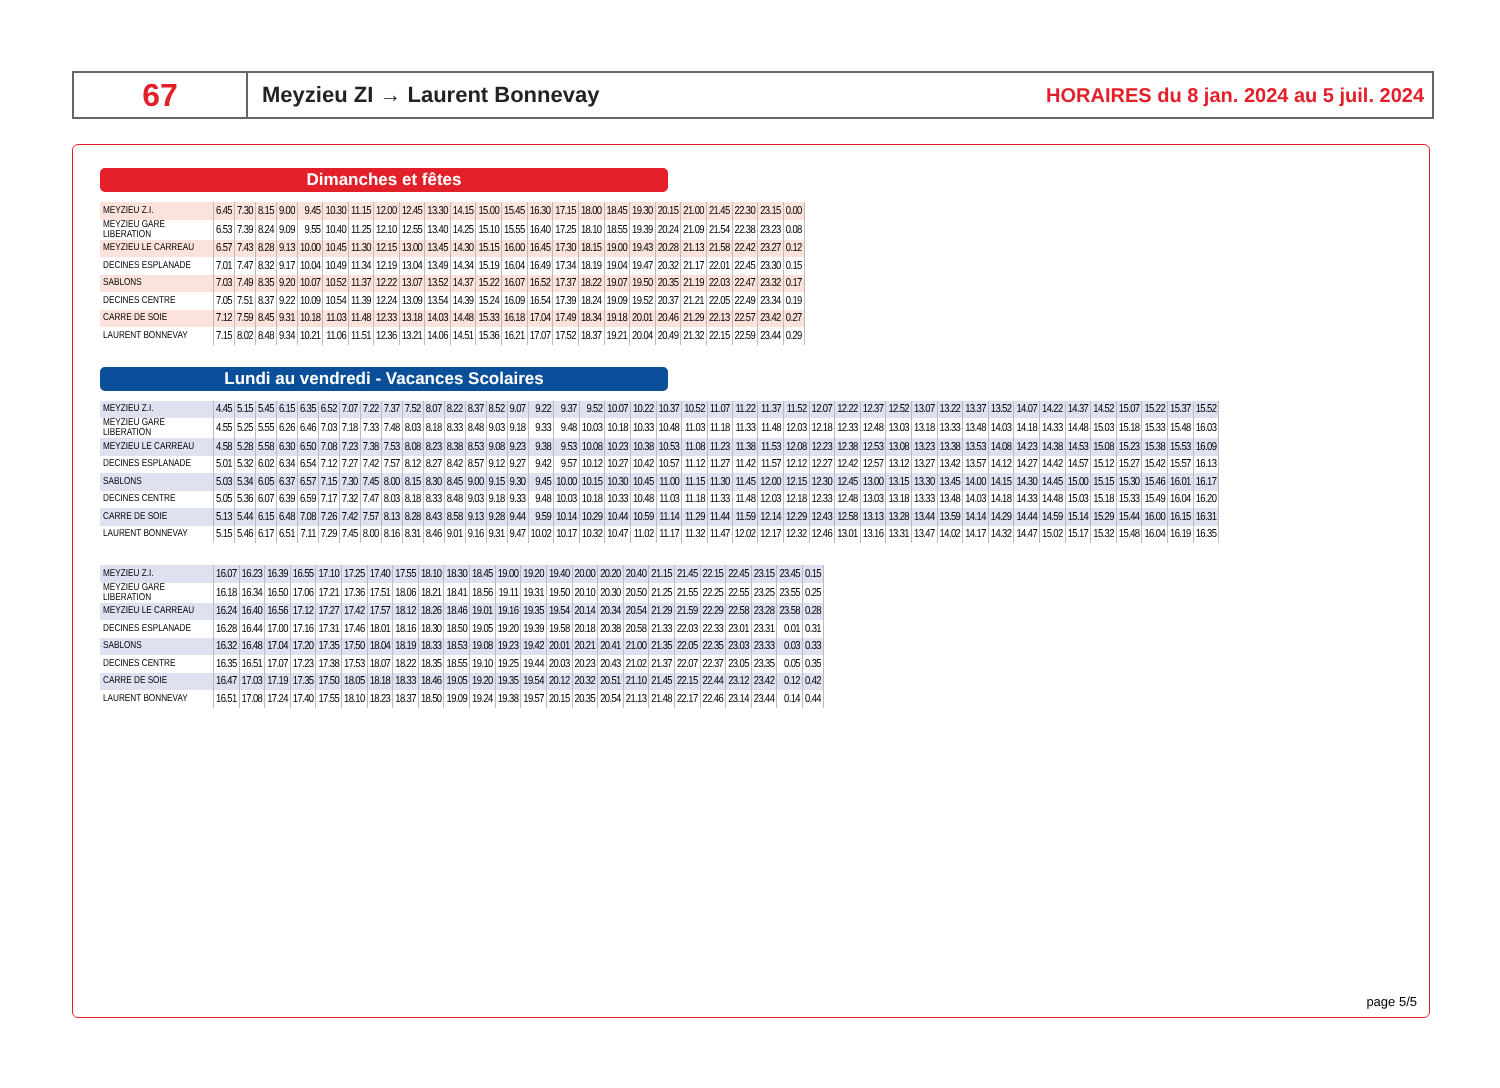67
Meyzieu ZI → Laurent Bonnevay
HORAIRES du 8 jan. 2024 au 5 juil. 2024
Dimanches et fêtes
| MEYZIEU Z.I. | 6.45 | 7.30 | 8.15 | 9.00 | 9.45 | 10.30 | 11.15 | 12.00 | 12.45 | 13.30 | 14.15 | 15.00 | 15.45 | 16.30 | 17.15 | 18.00 | 18.45 | 19.30 | 20.15 | 21.00 | 21.45 | 22.30 | 23.15 | 0.00 |
| MEYZIEU GARE LIBERATION | 6.53 | 7.39 | 8.24 | 9.09 | 9.55 | 10.40 | 11.25 | 12.10 | 12.55 | 13.40 | 14.25 | 15.10 | 15.55 | 16.40 | 17.25 | 18.10 | 18.55 | 19.39 | 20.24 | 21.09 | 21.54 | 22.38 | 23.23 | 0.08 |
| MEYZIEU LE CARREAU | 6.57 | 7.43 | 8.28 | 9.13 | 10.00 | 10.45 | 11.30 | 12.15 | 13.00 | 13.45 | 14.30 | 15.15 | 16.00 | 16.45 | 17.30 | 18.15 | 19.00 | 19.43 | 20.28 | 21.13 | 21.58 | 22.42 | 23.27 | 0.12 |
| DECINES ESPLANADE | 7.01 | 7.47 | 8.32 | 9.17 | 10.04 | 10.49 | 11.34 | 12.19 | 13.04 | 13.49 | 14.34 | 15.19 | 16.04 | 16.49 | 17.34 | 18.19 | 19.04 | 19.47 | 20.32 | 21.17 | 22.01 | 22.45 | 23.30 | 0.15 |
| SABLONS | 7.03 | 7.49 | 8.35 | 9.20 | 10.07 | 10.52 | 11.37 | 12.22 | 13.07 | 13.52 | 14.37 | 15.22 | 16.07 | 16.52 | 17.37 | 18.22 | 19.07 | 19.50 | 20.35 | 21.19 | 22.03 | 22.47 | 23.32 | 0.17 |
| DECINES CENTRE | 7.05 | 7.51 | 8.37 | 9.22 | 10.09 | 10.54 | 11.39 | 12.24 | 13.09 | 13.54 | 14.39 | 15.24 | 16.09 | 16.54 | 17.39 | 18.24 | 19.09 | 19.52 | 20.37 | 21.21 | 22.05 | 22.49 | 23.34 | 0.19 |
| CARRE DE SOIE | 7.12 | 7.59 | 8.45 | 9.31 | 10.18 | 11.03 | 11.48 | 12.33 | 13.18 | 14.03 | 14.48 | 15.33 | 16.18 | 17.04 | 17.49 | 18.34 | 19.18 | 20.01 | 20.46 | 21.29 | 22.13 | 22.57 | 23.42 | 0.27 |
| LAURENT BONNEVAY | 7.15 | 8.02 | 8.48 | 9.34 | 10.21 | 11.06 | 11.51 | 12.36 | 13.21 | 14.06 | 14.51 | 15.36 | 16.21 | 17.07 | 17.52 | 18.37 | 19.21 | 20.04 | 20.49 | 21.32 | 22.15 | 22.59 | 23.44 | 0.29 |
Lundi au vendredi - Vacances Scolaires
| MEYZIEU Z.I. | 4.45 | 5.15 | 5.45 | 6.15 | 6.35 | 6.52 | 7.07 | 7.22 | 7.37 | 7.52 | 8.07 | 8.22 | 8.37 | 8.52 | 9.07 | 9.22 | 9.37 | 9.52 | 10.07 | 10.22 | 10.37 | 10.52 | 11.07 | 11.22 | 11.37 | 11.52 | 12.07 | 12.22 | 12.37 | 12.52 | 13.07 | 13.22 | 13.37 | 13.52 | 14.07 | 14.22 | 14.37 | 14.52 | 15.07 | 15.22 | 15.37 | 15.52 |
| MEYZIEU GARE LIBERATION | 4.55 | 5.25 | 5.55 | 6.26 | 6.46 | 7.03 | 7.18 | 7.33 | 7.48 | 8.03 | 8.18 | 8.33 | 8.48 | 9.03 | 9.18 | 9.33 | 9.48 | 10.03 | 10.18 | 10.33 | 10.48 | 11.03 | 11.18 | 11.33 | 11.48 | 12.03 | 12.18 | 12.33 | 12.48 | 13.03 | 13.18 | 13.33 | 13.48 | 14.03 | 14.18 | 14.33 | 14.48 | 15.03 | 15.18 | 15.33 | 15.48 | 16.03 |
| MEYZIEU LE CARREAU | 4.58 | 5.28 | 5.58 | 6.30 | 6.50 | 7.08 | 7.23 | 7.38 | 7.53 | 8.08 | 8.23 | 8.38 | 8.53 | 9.08 | 9.23 | 9.38 | 9.53 | 10.08 | 10.23 | 10.38 | 10.53 | 11.08 | 11.23 | 11.38 | 11.53 | 12.08 | 12.23 | 12.38 | 12.53 | 13.08 | 13.23 | 13.38 | 13.53 | 14.08 | 14.23 | 14.38 | 14.53 | 15.08 | 15.23 | 15.38 | 15.53 | 16.09 |
| DECINES ESPLANADE | 5.01 | 5.32 | 6.02 | 6.34 | 6.54 | 7.12 | 7.27 | 7.42 | 7.57 | 8.12 | 8.27 | 8.42 | 8.57 | 9.12 | 9.27 | 9.42 | 9.57 | 10.12 | 10.27 | 10.42 | 10.57 | 11.12 | 11.27 | 11.42 | 11.57 | 12.12 | 12.27 | 12.42 | 12.57 | 13.12 | 13.27 | 13.42 | 13.57 | 14.12 | 14.27 | 14.42 | 14.57 | 15.12 | 15.27 | 15.42 | 15.57 | 16.13 |
| SABLONS | 5.03 | 5.34 | 6.05 | 6.37 | 6.57 | 7.15 | 7.30 | 7.45 | 8.00 | 8.15 | 8.30 | 8.45 | 9.00 | 9.15 | 9.30 | 9.45 | 10.00 | 10.15 | 10.30 | 10.45 | 11.00 | 11.15 | 11.30 | 11.45 | 12.00 | 12.15 | 12.30 | 12.45 | 13.00 | 13.15 | 13.30 | 13.45 | 14.00 | 14.15 | 14.30 | 14.45 | 15.00 | 15.15 | 15.30 | 15.46 | 16.01 | 16.17 |
| DECINES CENTRE | 5.05 | 5.36 | 6.07 | 6.39 | 6.59 | 7.17 | 7.32 | 7.47 | 8.03 | 8.18 | 8.33 | 8.48 | 9.03 | 9.18 | 9.33 | 9.48 | 10.03 | 10.18 | 10.33 | 10.48 | 11.03 | 11.18 | 11.33 | 11.48 | 12.03 | 12.18 | 12.33 | 12.48 | 13.03 | 13.18 | 13.33 | 13.48 | 14.03 | 14.18 | 14.33 | 14.48 | 15.03 | 15.18 | 15.33 | 15.49 | 16.04 | 16.20 |
| CARRE DE SOIE | 5.13 | 5.44 | 6.15 | 6.48 | 7.08 | 7.26 | 7.42 | 7.57 | 8.13 | 8.28 | 8.43 | 8.58 | 9.13 | 9.28 | 9.44 | 9.59 | 10.14 | 10.29 | 10.44 | 10.59 | 11.14 | 11.29 | 11.44 | 11.59 | 12.14 | 12.29 | 12.43 | 12.58 | 13.13 | 13.28 | 13.44 | 13.59 | 14.14 | 14.29 | 14.44 | 14.59 | 15.14 | 15.29 | 15.44 | 16.00 | 16.15 | 16.31 |
| LAURENT BONNEVAY | 5.15 | 5.46 | 6.17 | 6.51 | 7.11 | 7.29 | 7.45 | 8.00 | 8.16 | 8.31 | 8.46 | 9.01 | 9.16 | 9.31 | 9.47 | 10.02 | 10.17 | 10.32 | 10.47 | 11.02 | 11.17 | 11.32 | 11.47 | 12.02 | 12.17 | 12.32 | 12.46 | 13.01 | 13.16 | 13.31 | 13.47 | 14.02 | 14.17 | 14.32 | 14.47 | 15.02 | 15.17 | 15.32 | 15.48 | 16.04 | 16.19 | 16.35 |
| MEYZIEU Z.I. | 16.07 | 16.23 | 16.39 | 16.55 | 17.10 | 17.25 | 17.40 | 17.55 | 18.10 | 18.30 | 18.45 | 19.00 | 19.20 | 19.40 | 20.00 | 20.20 | 20.40 | 21.15 | 21.45 | 22.15 | 22.45 | 23.15 | 23.45 | 0.15 |
| MEYZIEU GARE LIBERATION | 16.18 | 16.34 | 16.50 | 17.06 | 17.21 | 17.36 | 17.51 | 18.06 | 18.21 | 18.41 | 18.56 | 19.11 | 19.31 | 19.50 | 20.10 | 20.30 | 20.50 | 21.25 | 21.55 | 22.25 | 22.55 | 23.25 | 23.55 | 0.25 |
| MEYZIEU LE CARREAU | 16.24 | 16.40 | 16.56 | 17.12 | 17.27 | 17.42 | 17.57 | 18.12 | 18.26 | 18.46 | 19.01 | 19.16 | 19.35 | 19.54 | 20.14 | 20.34 | 20.54 | 21.29 | 21.59 | 22.29 | 22.58 | 23.28 | 23.58 | 0.28 |
| DECINES ESPLANADE | 16.28 | 16.44 | 17.00 | 17.16 | 17.31 | 17.46 | 18.01 | 18.16 | 18.30 | 18.50 | 19.05 | 19.20 | 19.39 | 19.58 | 20.18 | 20.38 | 20.58 | 21.33 | 22.03 | 22.33 | 23.01 | 23.31 | 0.01 | 0.31 |
| SABLONS | 16.32 | 16.48 | 17.04 | 17.20 | 17.35 | 17.50 | 18.04 | 18.19 | 18.33 | 18.53 | 19.08 | 19.23 | 19.42 | 20.01 | 20.21 | 20.41 | 21.00 | 21.35 | 22.05 | 22.35 | 23.03 | 23.33 | 0.03 | 0.33 |
| DECINES CENTRE | 16.35 | 16.51 | 17.07 | 17.23 | 17.38 | 17.53 | 18.07 | 18.22 | 18.35 | 18.55 | 19.10 | 19.25 | 19.44 | 20.03 | 20.23 | 20.43 | 21.02 | 21.37 | 22.07 | 22.37 | 23.05 | 23.35 | 0.05 | 0.35 |
| CARRE DE SOIE | 16.47 | 17.03 | 17.19 | 17.35 | 17.50 | 18.05 | 18.18 | 18.33 | 18.46 | 19.05 | 19.20 | 19.35 | 19.54 | 20.12 | 20.32 | 20.51 | 21.10 | 21.45 | 22.15 | 22.44 | 23.12 | 23.42 | 0.12 | 0.42 |
| LAURENT BONNEVAY | 16.51 | 17.08 | 17.24 | 17.40 | 17.55 | 18.10 | 18.23 | 18.37 | 18.50 | 19.09 | 19.24 | 19.38 | 19.57 | 20.15 | 20.35 | 20.54 | 21.13 | 21.48 | 22.17 | 22.46 | 23.14 | 23.44 | 0.14 | 0.44 |
page 5/5